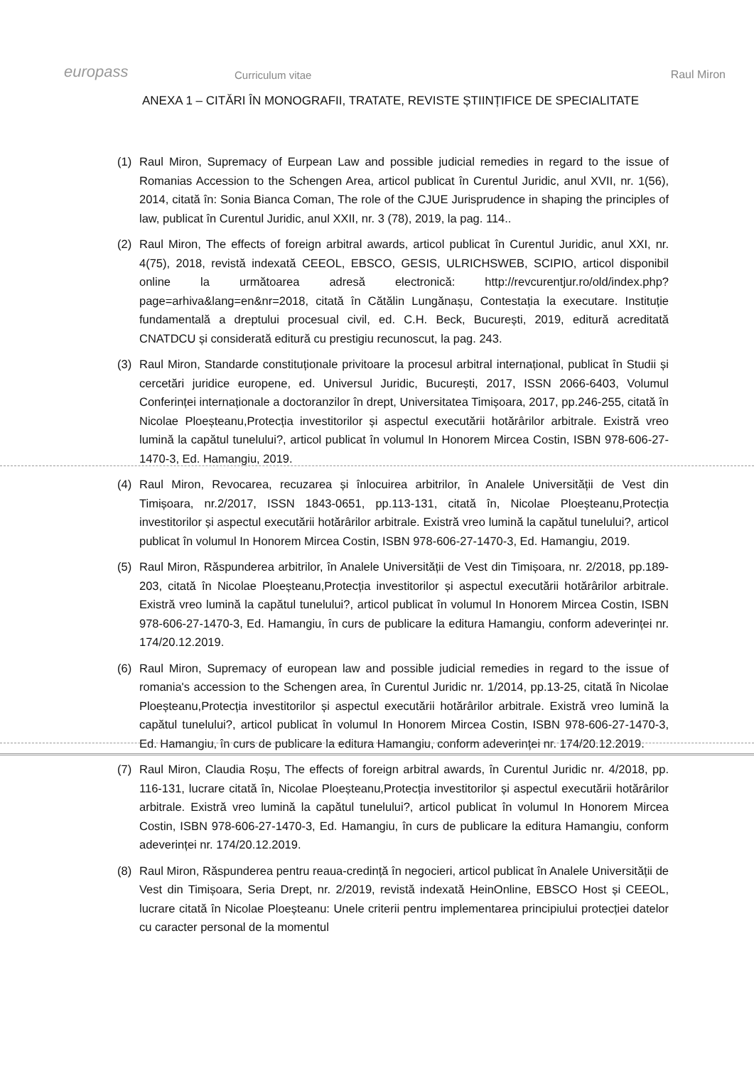europass
Curriculum vitae
Raul Miron
ANEXA 1 – CITĂRI ÎN MONOGRAFII, TRATATE, REVISTE ȘTIINȚIFICE DE SPECIALITATE
(1) Raul Miron, Supremacy of Eurpean Law and possible judicial remedies in regard to the issue of Romanias Accession to the Schengen Area, articol publicat în Curentul Juridic, anul XVII, nr. 1(56), 2014, citată în: Sonia Bianca Coman, The role of the CJUE Jurisprudence in shaping the principles of law, publicat în Curentul Juridic, anul XXII, nr. 3 (78), 2019, la pag. 114..
(2) Raul Miron, The effects of foreign arbitral awards, articol publicat în Curentul Juridic, anul XXI, nr. 4(75), 2018, revistă indexată CEEOL, EBSCO, GESIS, ULRICHSWEB, SCIPIO, articol disponibil online la următoarea adresă electronică: http://revcurentjur.ro/old/index.php?page=arhiva&lang=en&nr=2018, citată în Cătălin Lungănașu, Contestația la executare. Instituție fundamentală a dreptului procesual civil, ed. C.H. Beck, București, 2019, editură acreditată CNATDCU și considerată editură cu prestigiu recunoscut, la pag. 243.
(3) Raul Miron, Standarde constituționale privitoare la procesul arbitral internațional, publicat în Studii și cercetări juridice europene, ed. Universul Juridic, București, 2017, ISSN 2066-6403, Volumul Conferinței internaționale a doctoranzilor în drept, Universitatea Timișoara, 2017, pp.246-255, citată în Nicolae Ploeșteanu,Protecția investitorilor și aspectul executării hotărârilor arbitrale. Existră vreo lumină la capătul tunelului?, articol publicat în volumul In Honorem Mircea Costin, ISBN 978-606-27-1470-3, Ed. Hamangiu, 2019.
(4) Raul Miron, Revocarea, recuzarea și înlocuirea arbitrilor, în Analele Universității de Vest din Timișoara, nr.2/2017, ISSN 1843-0651, pp.113-131, citată în, Nicolae Ploeșteanu,Protecția investitorilor și aspectul executării hotărârilor arbitrale. Existră vreo lumină la capătul tunelului?, articol publicat în volumul In Honorem Mircea Costin, ISBN 978-606-27-1470-3, Ed. Hamangiu, 2019.
(5) Raul Miron, Răspunderea arbitrilor, în Analele Universității de Vest din Timișoara, nr. 2/2018, pp.189-203, citată în Nicolae Ploeșteanu,Protecția investitorilor și aspectul executării hotărârilor arbitrale. Existră vreo lumină la capătul tunelului?, articol publicat în volumul In Honorem Mircea Costin, ISBN 978-606-27-1470-3, Ed. Hamangiu, în curs de publicare la editura Hamangiu, conform adeverinței nr. 174/20.12.2019.
(6) Raul Miron, Supremacy of european law and possible judicial remedies in regard to the issue of romania's accession to the Schengen area, în Curentul Juridic nr. 1/2014, pp.13-25, citată în Nicolae Ploeșteanu,Protecția investitorilor și aspectul executării hotărârilor arbitrale. Existră vreo lumină la capătul tunelului?, articol publicat în volumul In Honorem Mircea Costin, ISBN 978-606-27-1470-3, Ed. Hamangiu, în curs de publicare la editura Hamangiu, conform adeverinței nr. 174/20.12.2019.
(7) Raul Miron, Claudia Roșu, The effects of foreign arbitral awards, în Curentul Juridic nr. 4/2018, pp. 116-131, lucrare citată în, Nicolae Ploeșteanu,Protecția investitorilor și aspectul executării hotărârilor arbitrale. Existră vreo lumină la capătul tunelului?, articol publicat în volumul In Honorem Mircea Costin, ISBN 978-606-27-1470-3, Ed. Hamangiu, în curs de publicare la editura Hamangiu, conform adeverinței nr. 174/20.12.2019.
(8) Raul Miron, Răspunderea pentru reaua-credință în negocieri, articol publicat în Analele Universității de Vest din Timișoara, Seria Drept, nr. 2/2019, revistă indexată HeinOnline, EBSCO Host și CEEOL, lucrare citată în Nicolae Ploeșteanu: Unele criterii pentru implementarea principiului protecției datelor cu caracter personal de la momentul